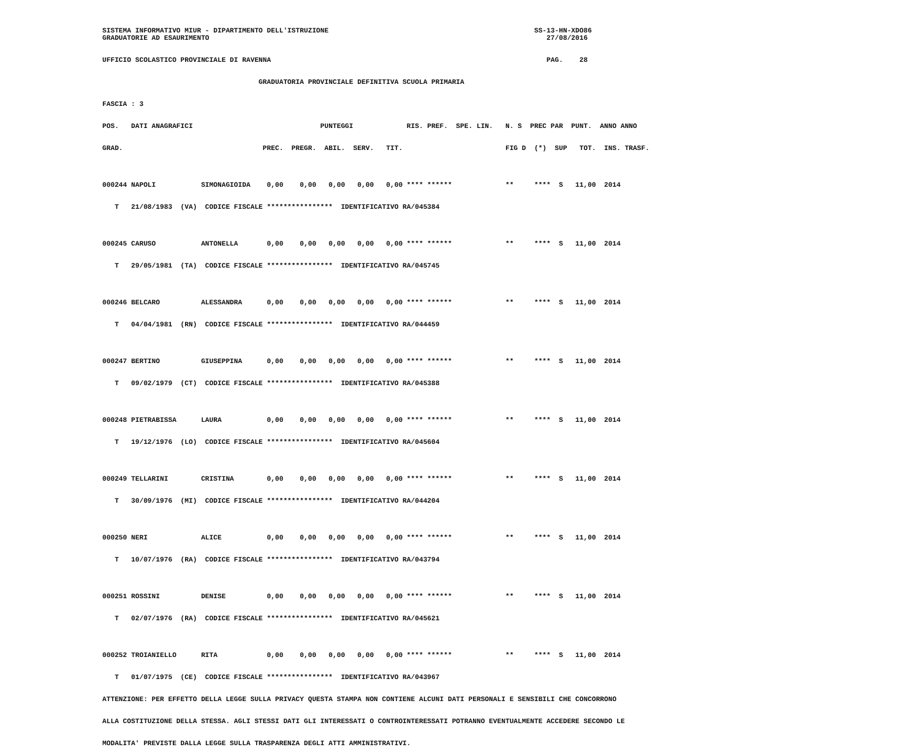SISTEMA INFORMATIVO MIUR - DIPARTIMENTO DELL'ISTRUZIONE SS-13-HN-XDO86
GRADUATORIE AD ESAURIMENTO 27/08/2016
UFFICIO SCOLASTICO PROVINCIALE DI RAVENNA PAG. 28
GRADUATORIA PROVINCIALE DEFINITIVA SCUOLA PRIMARIA
FASCIA : 3
POS. DATI ANAGRAFICI PUNTEGGI RIS. PREF. SPE. LIN. N. S PREC PAR PUNT. ANNO ANNO
GRAD. PREC. PREGR. ABIL. SERV. TIT. FIG D (*) SUP TOT. INS. TRASF.
000244 NAPOLI SIMONAGIOIDA 0,00 0,00 0,00 0,00 0,00 **** ****** ** **** S 11,00 2014
T 21/08/1983 (VA) CODICE FISCALE **************** IDENTIFICATIVO RA/045384
000245 CARUSO ANTONELLA 0,00 0,00 0,00 0,00 0,00 **** ****** ** **** S 11,00 2014
T 29/05/1981 (TA) CODICE FISCALE **************** IDENTIFICATIVO RA/045745
000246 BELCARO ALESSANDRA 0,00 0,00 0,00 0,00 0,00 **** ****** ** **** S 11,00 2014
T 04/04/1981 (RN) CODICE FISCALE **************** IDENTIFICATIVO RA/044459
000247 BERTINO GIUSEPPINA 0,00 0,00 0,00 0,00 0,00 **** ****** ** **** S 11,00 2014
T 09/02/1979 (CT) CODICE FISCALE **************** IDENTIFICATIVO RA/045388
000248 PIETRABISSA LAURA 0,00 0,00 0,00 0,00 0,00 **** ****** ** **** S 11,00 2014
T 19/12/1976 (LO) CODICE FISCALE **************** IDENTIFICATIVO RA/045604
000249 TELLARINI CRISTINA 0,00 0,00 0,00 0,00 0,00 **** ****** ** **** S 11,00 2014
T 30/09/1976 (MI) CODICE FISCALE **************** IDENTIFICATIVO RA/044204
000250 NERI ALICE 0,00 0,00 0,00 0,00 0,00 **** ****** ** **** S 11,00 2014
T 10/07/1976 (RA) CODICE FISCALE **************** IDENTIFICATIVO RA/043794
000251 ROSSINI DENISE 0,00 0,00 0,00 0,00 0,00 **** ****** ** **** S 11,00 2014
T 02/07/1976 (RA) CODICE FISCALE **************** IDENTIFICATIVO RA/045621
000252 TROIANIELLO RITA 0,00 0,00 0,00 0,00 0,00 **** ****** ** **** S 11,00 2014
T 01/07/1975 (CE) CODICE FISCALE **************** IDENTIFICATIVO RA/043967
ATTENZIONE: PER EFFETTO DELLA LEGGE SULLA PRIVACY QUESTA STAMPA NON CONTIENE ALCUNI DATI PERSONALI E SENSIBILI CHE CONCORRONO
ALLA COSTITUZIONE DELLA STESSA. AGLI STESSI DATI GLI INTERESSATI O CONTROINTERESSATI POTRANNO EVENTUALMENTE ACCEDERE SECONDO LE
MODALITA' PREVISTE DALLA LEGGE SULLA TRASPARENZA DEGLI ATTI AMMINISTRATIVI.